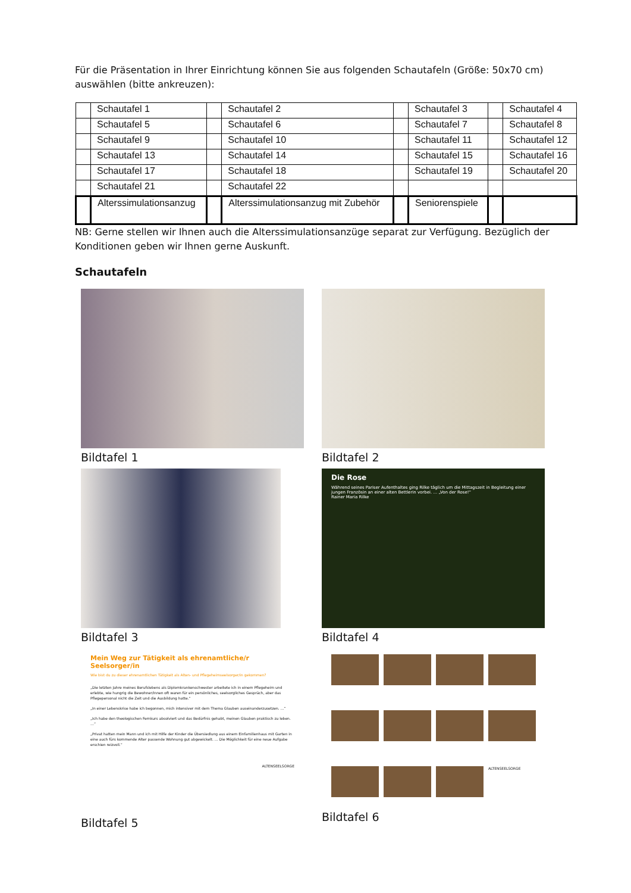Für die Präsentation in Ihrer Einrichtung können Sie aus folgenden Schautafeln (Größe: 50x70 cm) auswählen (bitte ankreuzen):
| | Schautafel 1 | | Schautafel 2 | | Schautafel 3 | | Schautafel 4 |
| | Schautafel 5 | | Schautafel 6 | | Schautafel 7 | | Schautafel 8 |
| | Schautafel 9 | | Schautafel 10 | | Schautafel 11 | | Schautafel 12 |
| | Schautafel 13 | | Schautafel 14 | | Schautafel 15 | | Schautafel 16 |
| | Schautafel 17 | | Schautafel 18 | | Schautafel 19 | | Schautafel 20 |
| | Schautafel 21 | | Schautafel 22 | | | | |
| | Alterssimulationsanzug | | Alterssimulationsanzug mit Zubehör | | Seniorenspiele | | |
NB: Gerne stellen wir Ihnen auch die Alterssimulationsanzüge separat zur Verfügung. Bezüglich der Konditionen geben wir Ihnen gerne Auskunft.
Schautafeln
Bildtafel 1
Bildtafel 2
Bildtafel 3
Die Rose
Während seines Pariser Aufenthaltes ging Rilke täglich um die Mittagszeit in Begleitung einer jungen Französin an einer alten Bettlerin vorbei. … „Von der Rose!“
Rainer Maria Rilke
Bildtafel 4
Mein Weg zur Tätigkeit als ehrenamtliche/r Seelsorger/in
Wie bist du zu dieser ehrenamtlichen Tätigkeit als Alten- und Pflegeheimseelsorger/in gekommen?
„Die letzten Jahre meines Berufslebens als Diplomkrankenschwester arbeitete ich in einem Pflegeheim und erlebte, wie hungrig die Bewohner/innen oft waren für ein persönliches, seelsorgliches Gespräch, aber das Pflegepersonal nicht die Zeit und die Ausbildung hatte.“
„In einer Lebenskrise habe ich begonnen, mich intensiver mit dem Thema Glauben auseinanderzusetzen. …“
„Ich habe den theologischen Fernkurs absolviert und das Bedürfnis gehabt, meinen Glauben praktisch zu leben. …“
„Privat hatten mein Mann und ich mit Hilfe der Kinder die Übersiedlung aus einem Einfamilienhaus mit Garten in eine auch fürs kommende Alter passende Wohnung gut abgewickelt. … Die Möglichkeit für eine neue Aufgabe erschien reizvoll.“
ALTENSEELSORGE
Bildtafel 5
ALTENSEELSORGE
Bildtafel 6